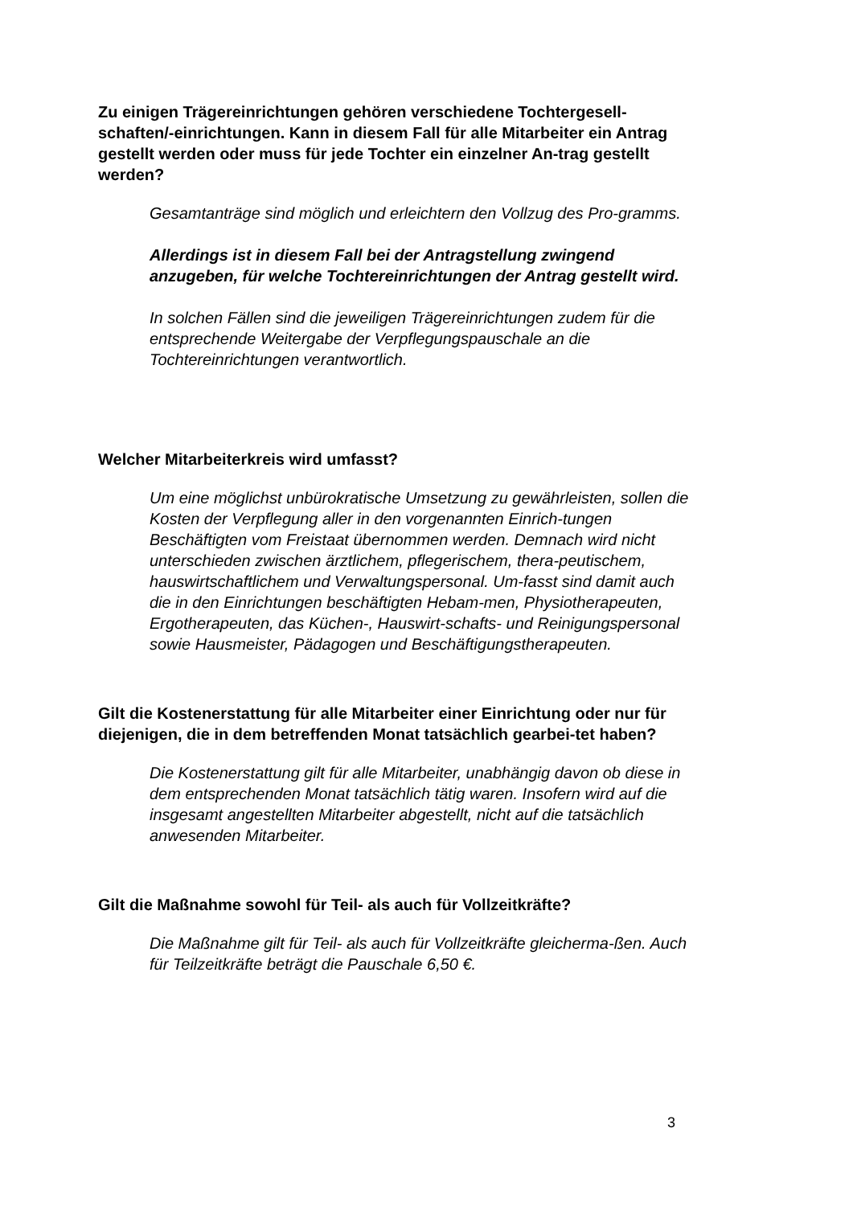Zu einigen Trägereinrichtungen gehören verschiedene Tochtergesell-schaften/-einrichtungen. Kann in diesem Fall für alle Mitarbeiter ein Antrag gestellt werden oder muss für jede Tochter ein einzelner An-trag gestellt werden?
Gesamtanträge sind möglich und erleichtern den Vollzug des Pro-gramms.
Allerdings ist in diesem Fall bei der Antragstellung zwingend anzugeben, für welche Tochtereinrichtungen der Antrag gestellt wird.
In solchen Fällen sind die jeweiligen Trägereinrichtungen zudem für die entsprechende Weitergabe der Verpflegungspauschale an die Tochtereinrichtungen verantwortlich.
Welcher Mitarbeiterkreis wird umfasst?
Um eine möglichst unbürokratische Umsetzung zu gewährleisten, sollen die Kosten der Verpflegung aller in den vorgenannten Einrich-tungen Beschäftigten vom Freistaat übernommen werden. Demnach wird nicht unterschieden zwischen ärztlichem, pflegerischem, thera-peutischem, hauswirtschaftlichem und Verwaltungspersonal. Um-fasst sind damit auch die in den Einrichtungen beschäftigten Hebam-men, Physiotherapeuten, Ergotherapeuten, das Küchen-, Hauswirt-schafts- und Reinigungspersonal sowie Hausmeister, Pädagogen und Beschäftigungstherapeuten.
Gilt die Kostenerstattung für alle Mitarbeiter einer Einrichtung oder nur für diejenigen, die in dem betreffenden Monat tatsächlich gearbei-tet haben?
Die Kostenerstattung gilt für alle Mitarbeiter, unabhängig davon ob diese in dem entsprechenden Monat tatsächlich tätig waren. Insofern wird auf die insgesamt angestellten Mitarbeiter abgestellt, nicht auf die tatsächlich anwesenden Mitarbeiter.
Gilt die Maßnahme sowohl für Teil- als auch für Vollzeitkräfte?
Die Maßnahme gilt für Teil- als auch für Vollzeitkräfte gleicherma-ßen. Auch für Teilzeitkräfte beträgt die Pauschale 6,50 €.
3